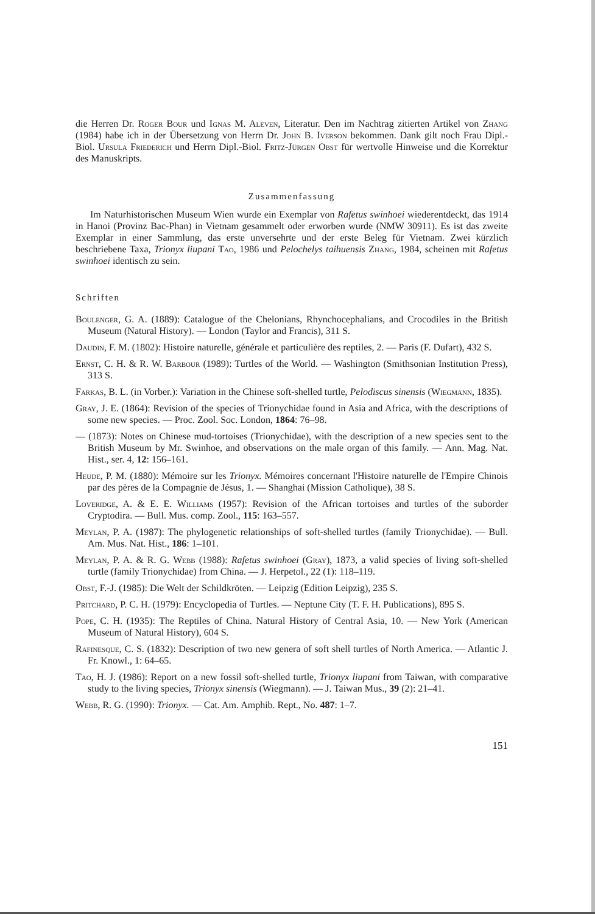die Herren Dr. Roger Bour und Ignas M. Aleven, Literatur. Den im Nachtrag zitierten Artikel von Zhang (1984) habe ich in der Übersetzung von Herrn Dr. John B. Iverson bekommen. Dank gilt noch Frau Dipl.-Biol. Ursula Friederich und Herrn Dipl.-Biol. Fritz-Jürgen Obst für wertvolle Hinweise und die Korrektur des Manuskripts.
Zusammenfassung
Im Naturhistorischen Museum Wien wurde ein Exemplar von Rafetus swinhoei wiederentdeckt, das 1914 in Hanoi (Provinz Bac-Phan) in Vietnam gesammelt oder erworben wurde (NMW 30911). Es ist das zweite Exemplar in einer Sammlung, das erste unversehrte und der erste Beleg für Vietnam. Zwei kürzlich beschriebene Taxa, Trionyx liupani Tao, 1986 und Pelochelys taihuensis Zhang, 1984, scheinen mit Rafetus swinhoei identisch zu sein.
Schriften
Boulenger, G. A. (1889): Catalogue of the Chelonians, Rhynchocephalians, and Crocodiles in the British Museum (Natural History). — London (Taylor and Francis), 311 S.
Daudin, F. M. (1802): Histoire naturelle, générale et particulière des reptiles, 2. — Paris (F. Dufart), 432 S.
Ernst, C. H. & R. W. Barbour (1989): Turtles of the World. — Washington (Smithsonian Institution Press), 313 S.
Farkas, B. L. (in Vorber.): Variation in the Chinese soft-shelled turtle, Pelodiscus sinensis (Wiegmann, 1835).
Gray, J. E. (1864): Revision of the species of Trionychidae found in Asia and Africa, with the descriptions of some new species. — Proc. Zool. Soc. London, 1864: 76–98.
— (1873): Notes on Chinese mud-tortoises (Trionychidae), with the description of a new species sent to the British Museum by Mr. Swinhoe, and observations on the male organ of this family. — Ann. Mag. Nat. Hist., ser. 4, 12: 156–161.
Heude, P. M. (1880): Mémoire sur les Trionyx. Mémoires concernant l'Histoire naturelle de l'Empire Chinois par des pères de la Compagnie de Jésus, 1. — Shanghai (Mission Catholique), 38 S.
Loveridge, A. & E. E. Williams (1957): Revision of the African tortoises and turtles of the suborder Cryptodira. — Bull. Mus. comp. Zool., 115: 163–557.
Meylan, P. A. (1987): The phylogenetic relationships of soft-shelled turtles (family Trionychidae). — Bull. Am. Mus. Nat. Hist., 186: 1–101.
Meylan, P. A. & R. G. Webb (1988): Rafetus swinhoei (Gray), 1873, a valid species of living soft-shelled turtle (family Trionychidae) from China. — J. Herpetol., 22 (1): 118–119.
Obst, F.-J. (1985): Die Welt der Schildkröten. — Leipzig (Edition Leipzig), 235 S.
Pritchard, P. C. H. (1979): Encyclopedia of Turtles. — Neptune City (T. F. H. Publications), 895 S.
Pope, C. H. (1935): The Reptiles of China. Natural History of Central Asia, 10. — New York (American Museum of Natural History), 604 S.
Rafinesque, C. S. (1832): Description of two new genera of soft shell turtles of North America. — Atlantic J. Fr. Knowl., 1: 64–65.
Tao, H. J. (1986): Report on a new fossil soft-shelled turtle, Trionyx liupani from Taiwan, with comparative study to the living species, Trionyx sinensis (Wiegmann). — J. Taiwan Mus., 39 (2): 21–41.
Webb, R. G. (1990): Trionyx. — Cat. Am. Amphib. Rept., No. 487: 1–7.
151